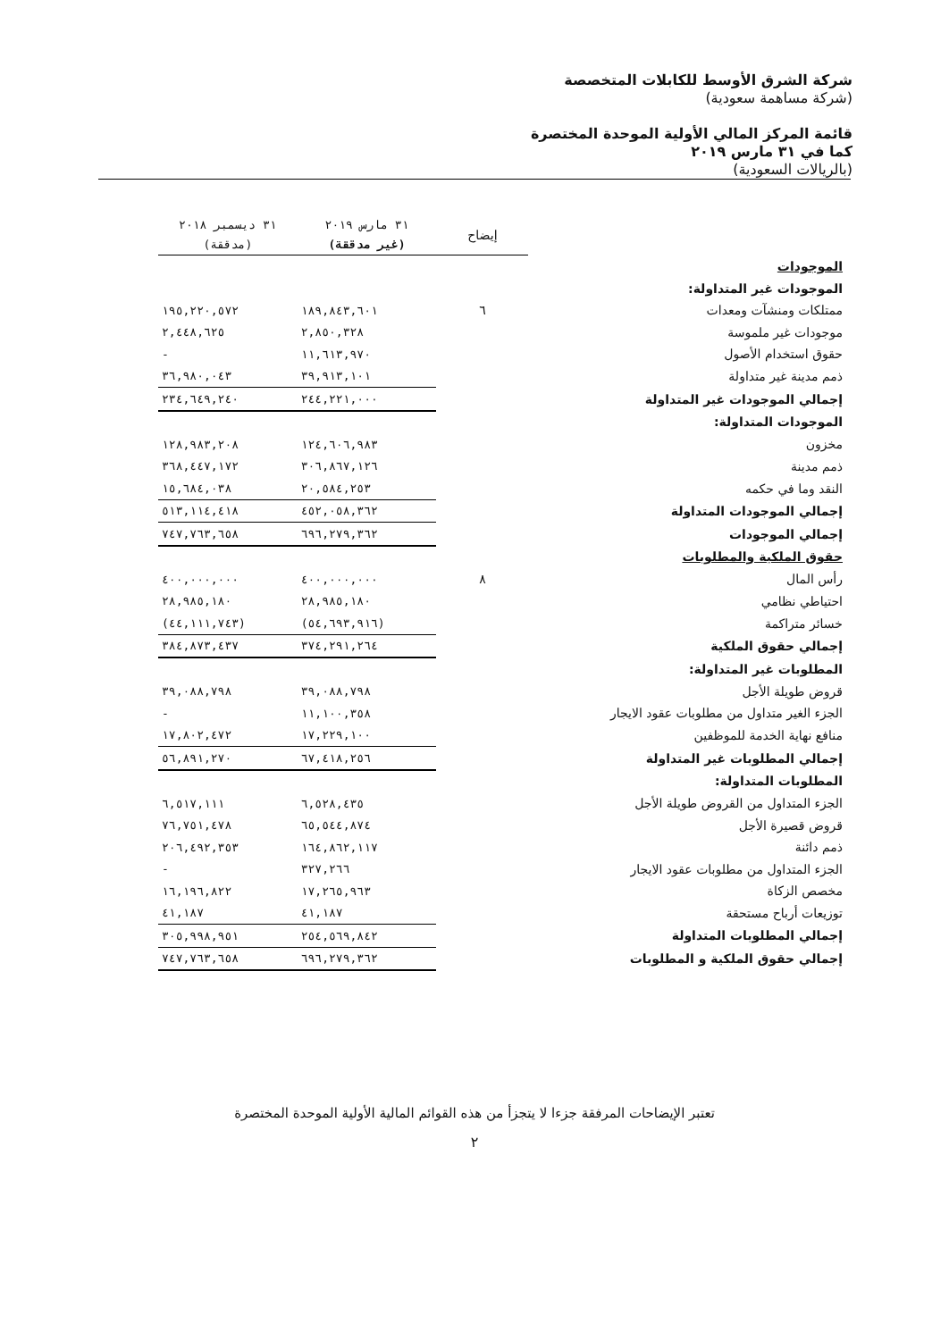شركة الشرق الأوسط للكابلات المتخصصة
(شركة مساهمة سعودية)
قائمة المركز المالي الأولية الموحدة المختصرة
كما في ٣١ مارس ٢٠١٩
(بالريالات السعودية)
| | إيضاح | ٣١ مارس ٢٠١٩ (غير مدققة) | ٣١ ديسمبر ٢٠١٨ (مدققة) |
| --- | --- | --- | --- |
| الموجودات | | | |
| الموجودات غير المتداولة: | | | |
| ممتلكات ومنشآت ومعدات | ٦ | ١٨٩,٨٤٣,٦٠١ | ١٩٥,٢٢٠,٥٧٢ |
| موجودات غير ملموسة | | ٢,٨٥٠,٣٢٨ | ٢,٤٤٨,٦٢٥ |
| حقوق استخدام الأصول | | ١١,٦١٣,٩٧٠ | - |
| ذمم مدينة غير متداولة | | ٣٩,٩١٣,١٠١ | ٣٦,٩٨٠,٠٤٣ |
| إجمالي الموجودات غير المتداولة | | ٢٤٤,٢٢١,٠٠٠ | ٢٣٤,٦٤٩,٢٤٠ |
| الموجودات المتداولة: | | | |
| مخزون | | ١٢٤,٦٠٦,٩٨٣ | ١٢٨,٩٨٣,٢٠٨ |
| ذمم مدينة | | ٣٠٦,٨٦٧,١٢٦ | ٣٦٨,٤٤٧,١٧٢ |
| النقد وما في حكمه | | ٢٠,٥٨٤,٢٥٣ | ١٥,٦٨٤,٠٣٨ |
| إجمالي الموجودات المتداولة | | ٤٥٢,٠٥٨,٣٦٢ | ٥١٣,١١٤,٤١٨ |
| إجمالي الموجودات | | ٦٩٦,٢٧٩,٣٦٢ | ٧٤٧,٧٦٣,٦٥٨ |
| حقوق الملكية والمطلوبات | | | |
| رأس المال | ٨ | ٤٠٠,٠٠٠,٠٠٠ | ٤٠٠,٠٠٠,٠٠٠ |
| احتياطي نظامي | | ٢٨,٩٨٥,١٨٠ | ٢٨,٩٨٥,١٨٠ |
| خسائر متراكمة | | (٥٤,٦٩٣,٩١٦) | (٤٤,١١١,٧٤٣) |
| إجمالي حقوق الملكية | | ٣٧٤,٢٩١,٢٦٤ | ٣٨٤,٨٧٣,٤٣٧ |
| المطلوبات غير المتداولة: | | | |
| قروض طويلة الأجل | | ٣٩,٠٨٨,٧٩٨ | ٣٩,٠٨٨,٧٩٨ |
| الجزء الغير متداول من مطلوبات عقود الايجار | | ١١,١٠٠,٣٥٨ | - |
| منافع نهاية الخدمة للموظفين | | ١٧,٢٢٩,١٠٠ | ١٧,٨٠٢,٤٧٢ |
| إجمالي المطلوبات غير المتداولة | | ٦٧,٤١٨,٢٥٦ | ٥٦,٨٩١,٢٧٠ |
| المطلوبات المتداولة: | | | |
| الجزء المتداول من القروض طويلة الأجل | | ٦,٥٢٨,٤٣٥ | ٦,٥١٧,١١١ |
| قروض قصيرة الأجل | | ٦٥,٥٤٤,٨٧٤ | ٧٦,٧٥١,٤٧٨ |
| ذمم دائنة | | ١٦٤,٨٦٢,١١٧ | ٢٠٦,٤٩٢,٣٥٣ |
| الجزء المتداول من مطلوبات عقود الايجار | | ٣٢٧,٢٦٦ | - |
| مخصص الزكاة | | ١٧,٢٦٥,٩٦٣ | ١٦,١٩٦,٨٢٢ |
| توزيعات أرباح مستحقة | | ٤١,١٨٧ | ٤١,١٨٧ |
| إجمالي المطلوبات المتداولة | | ٢٥٤,٥٦٩,٨٤٢ | ٣٠٥,٩٩٨,٩٥١ |
| إجمالي حقوق الملكية و المطلوبات | | ٦٩٦,٢٧٩,٣٦٢ | ٧٤٧,٧٦٣,٦٥٨ |
تعتبر الإيضاحات المرفقة جزءا لا يتجزأ من هذه القوائم المالية الأولية الموحدة المختصرة
٢